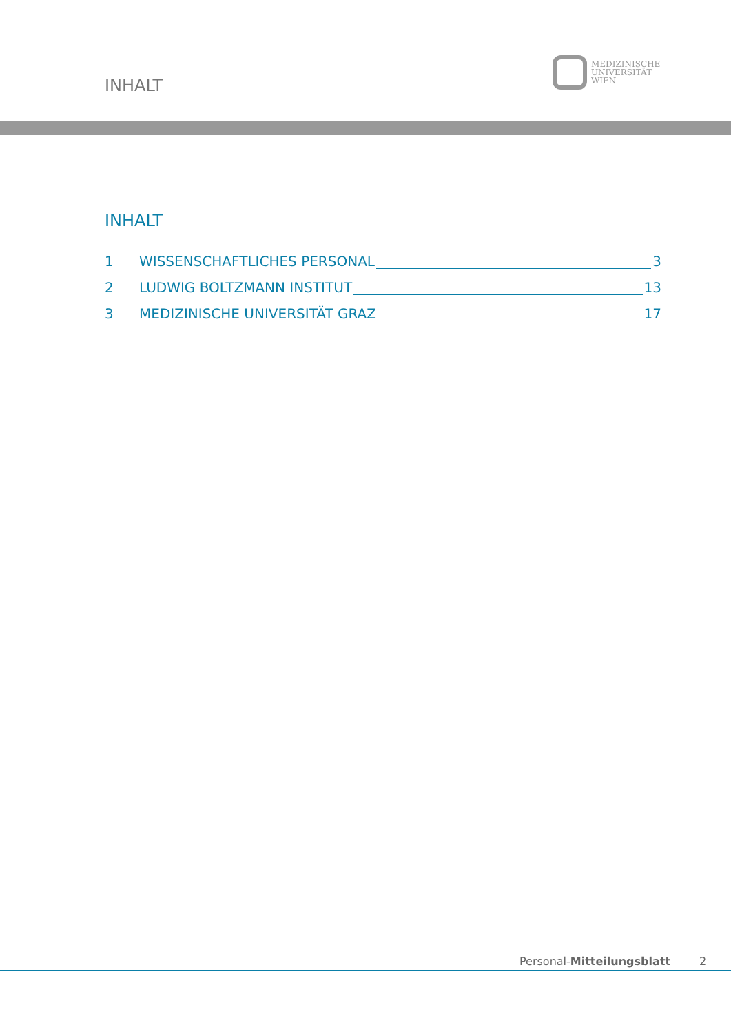INHALT
MEDIZINISCHE
UNIVERSITÄT
WIEN
INHALT
1 WISSENSCHAFTLICHES PERSONAL 3
2 LUDWIG BOLTZMANN INSTITUT 13
3 MEDIZINISCHE UNIVERSITÄT GRAZ 17
Personal-Mitteilungsblatt 2